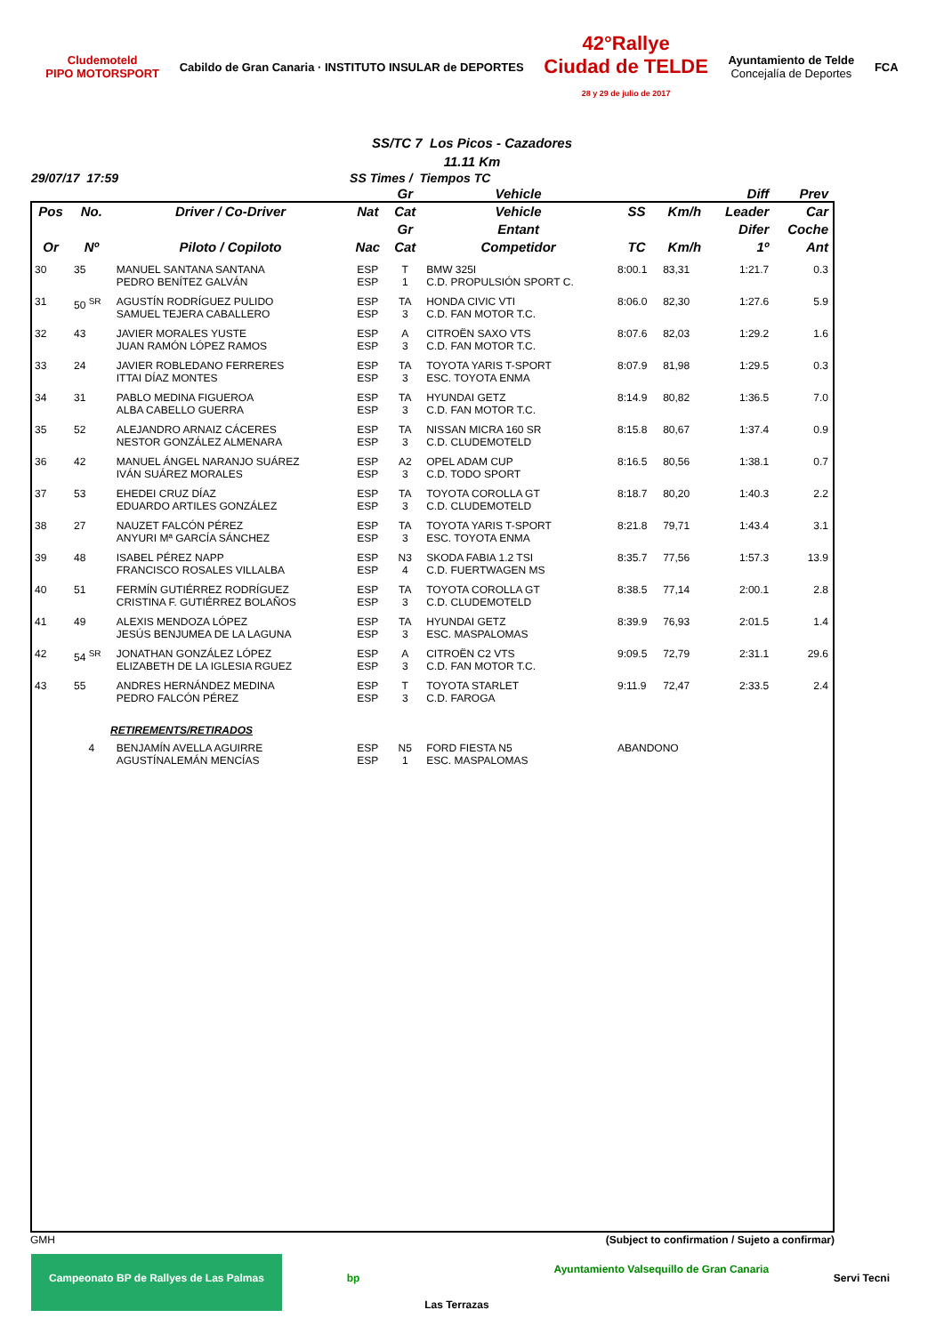Cludemoteld
PIPO MOTORSPORT
Cabildo de Gran Canaria · INSTITUTO INSULAR de DEPORTES
42°Rallye
Ciudad de TELDE
28 y 29 de julio de 2017
Ayuntamiento de Telde
Concejalía de Deportes
FCA
SS/TC 7 Los Picos - Cazadores
11.11 Km
29/07/17 17:59 SS Times / Tiempos TC
| | | | | Gr | Vehicle | | | Diff | Prev |
| --- | --- | --- | --- | --- | --- | --- | --- | --- | --- |
| Pos | No. | Driver / Co-Driver | Nat | Cat | Vehicle | SS | Km/h | Leader | Car |
| | | | | Gr | Entant | | | Difer | Coche |
| Or | Nº | Piloto / Copiloto | Nac | Cat | Competidor | TC | Km/h | 1º | Ant |
| 30 | 35 | MANUEL SANTANA SANTANA PEDRO BENÍTEZ GALVÁN | ESP ESP | T 1 | BMW 325I C.D. PROPULSIÓN SPORT C. | 8:00.1 | 83,31 | 1:21.7 | 0.3 |
| 31 | 50 <sup>SR</sup> | AGUSTÍN RODRÍGUEZ PULIDO SAMUEL TEJERA CABALLERO | ESP ESP | TA 3 | HONDA CIVIC VTI C.D. FAN MOTOR T.C. | 8:06.0 | 82,30 | 1:27.6 | 5.9 |
| 32 | 43 | JAVIER MORALES YUSTE JUAN RAMÓN LÓPEZ RAMOS | ESP ESP | A 3 | CITROËN SAXO VTS C.D. FAN MOTOR T.C. | 8:07.6 | 82,03 | 1:29.2 | 1.6 |
| 33 | 24 | JAVIER ROBLEDANO FERRERES ITTAI DÍAZ MONTES | ESP ESP | TA 3 | TOYOTA YARIS T-SPORT ESC. TOYOTA ENMA | 8:07.9 | 81,98 | 1:29.5 | 0.3 |
| 34 | 31 | PABLO MEDINA FIGUEROA ALBA CABELLO GUERRA | ESP ESP | TA 3 | HYUNDAI GETZ C.D. FAN MOTOR T.C. | 8:14.9 | 80,82 | 1:36.5 | 7.0 |
| 35 | 52 | ALEJANDRO ARNAIZ CÁCERES NESTOR GONZÁLEZ ALMENARA | ESP ESP | TA 3 | NISSAN MICRA 160 SR C.D. CLUDEMOTELD | 8:15.8 | 80,67 | 1:37.4 | 0.9 |
| 36 | 42 | MANUEL ÁNGEL NARANJO SUÁREZ IVÁN SUÁREZ MORALES | ESP ESP | A2 3 | OPEL ADAM CUP C.D. TODO SPORT | 8:16.5 | 80,56 | 1:38.1 | 0.7 |
| 37 | 53 | EHEDEI CRUZ DÍAZ EDUARDO ARTILES GONZÁLEZ | ESP ESP | TA 3 | TOYOTA COROLLA GT C.D. CLUDEMOTELD | 8:18.7 | 80,20 | 1:40.3 | 2.2 |
| 38 | 27 | NAUZET FALCÓN PÉREZ ANYURI Mª GARCÍA SÁNCHEZ | ESP ESP | TA 3 | TOYOTA YARIS T-SPORT ESC. TOYOTA ENMA | 8:21.8 | 79,71 | 1:43.4 | 3.1 |
| 39 | 48 | ISABEL PÉREZ NAPP FRANCISCO ROSALES VILLALBA | ESP ESP | N3 4 | SKODA FABIA 1.2 TSI C.D. FUERTWAGEN MS | 8:35.7 | 77,56 | 1:57.3 | 13.9 |
| 40 | 51 | FERMÍN GUTIÉRREZ RODRÍGUEZ CRISTINA F. GUTIÉRREZ BOLAÑOS | ESP ESP | TA 3 | TOYOTA COROLLA GT C.D. CLUDEMOTELD | 8:38.5 | 77,14 | 2:00.1 | 2.8 |
| 41 | 49 | ALEXIS MENDOZA LÓPEZ JESÚS BENJUMEA DE LA LAGUNA | ESP ESP | TA 3 | HYUNDAI GETZ ESC. MASPALOMAS | 8:39.9 | 76,93 | 2:01.5 | 1.4 |
| 42 | 54 <sup>SR</sup> | JONATHAN GONZÁLEZ LÓPEZ ELIZABETH DE LA IGLESIA RGUEZ | ESP ESP | A 3 | CITROËN C2 VTS C.D. FAN MOTOR T.C. | 9:09.5 | 72,79 | 2:31.1 | 29.6 |
| 43 | 55 | ANDRES HERNÁNDEZ MEDINA PEDRO FALCÓN PÉREZ | ESP ESP | T 3 | TOYOTA STARLET C.D. FAROGA | 9:11.9 | 72,47 | 2:33.5 | 2.4 |
| RETIREMENTS/RETIRADOS | | | | | | | | | |
| | 4 | BENJAMÍN AVELLA AGUIRRE AGUSTÍNALEMÁN MENCÍAS | ESP ESP | N5 1 | FORD FIESTA N5 ESC. MASPALOMAS | ABANDONO | | | |
GMH (Subject to confirmation / Sujeto a confirmar)
Campeonato BP de Rallyes de Las Palmas bp Las Terrazas Ayuntamiento Valsequillo de Gran Canaria Servi Tecni